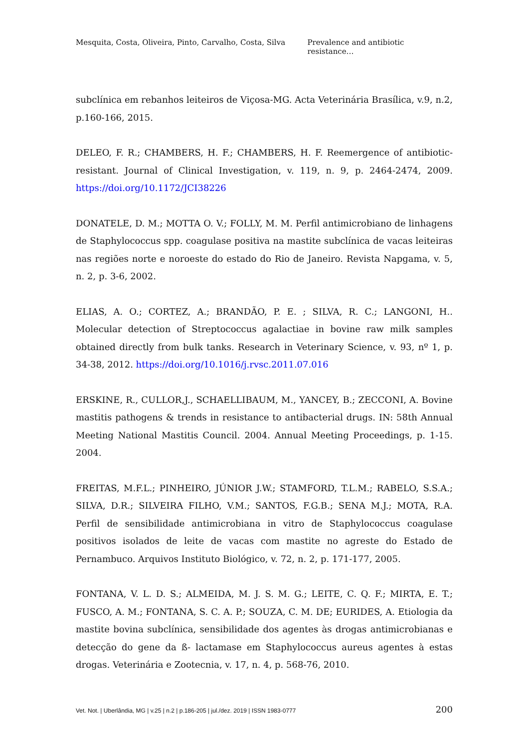Mesquita, Costa, Oliveira, Pinto, Carvalho, Costa, Silva Prevalence and antibiotic resistance…
subclínica em rebanhos leiteiros de Viçosa-MG. Acta Veterinária Brasílica, v.9, n.2, p.160-166, 2015.
DELEO, F. R.; CHAMBERS, H. F.; CHAMBERS, H. F. Reemergence of antibiotic-resistant. Journal of Clinical Investigation, v. 119, n. 9, p. 2464-2474, 2009. https://doi.org/10.1172/JCI38226
DONATELE, D. M.; MOTTA O. V.; FOLLY, M. M. Perfil antimicrobiano de linhagens de Staphylococcus spp. coagulase positiva na mastite subclínica de vacas leiteiras nas regiões norte e noroeste do estado do Rio de Janeiro. Revista Napgama, v. 5, n. 2, p. 3-6, 2002.
ELIAS, A. O.; CORTEZ, A.; BRANDÃO, P. E. ; SILVA, R. C.; LANGONI, H.. Molecular detection of Streptococcus agalactiae in bovine raw milk samples obtained directly from bulk tanks. Research in Veterinary Science, v. 93, nº 1, p. 34-38, 2012. https://doi.org/10.1016/j.rvsc.2011.07.016
ERSKINE, R., CULLOR,J., SCHAELLIBAUM, M., YANCEY, B.; ZECCONI, A. Bovine mastitis pathogens & trends in resistance to antibacterial drugs. IN: 58th Annual Meeting National Mastitis Council. 2004. Annual Meeting Proceedings, p. 1-15. 2004.
FREITAS, M.F.L.; PINHEIRO, JÚNIOR J.W.; STAMFORD, T.L.M.; RABELO, S.S.A.; SILVA, D.R.; SILVEIRA FILHO, V.M.; SANTOS, F.G.B.; SENA M.J.; MOTA, R.A. Perfil de sensibilidade antimicrobiana in vitro de Staphylococcus coagulase positivos isolados de leite de vacas com mastite no agreste do Estado de Pernambuco. Arquivos Instituto Biológico, v. 72, n. 2, p. 171-177, 2005.
FONTANA, V. L. D. S.; ALMEIDA, M. J. S. M. G.; LEITE, C. Q. F.; MIRTA, E. T.; FUSCO, A. M.; FONTANA, S. C. A. P.; SOUZA, C. M. DE; EURIDES, A. Etiologia da mastite bovina subclínica, sensibilidade dos agentes às drogas antimicrobianas e detecção do gene da ß- lactamase em Staphylococcus aureus agentes à estas drogas. Veterinária e Zootecnia, v. 17, n. 4, p. 568-76, 2010.
Vet. Not. | Uberlândia, MG | v.25 | n.2 | p.186-205 | jul./dez. 2019 | ISSN 1983-0777 200